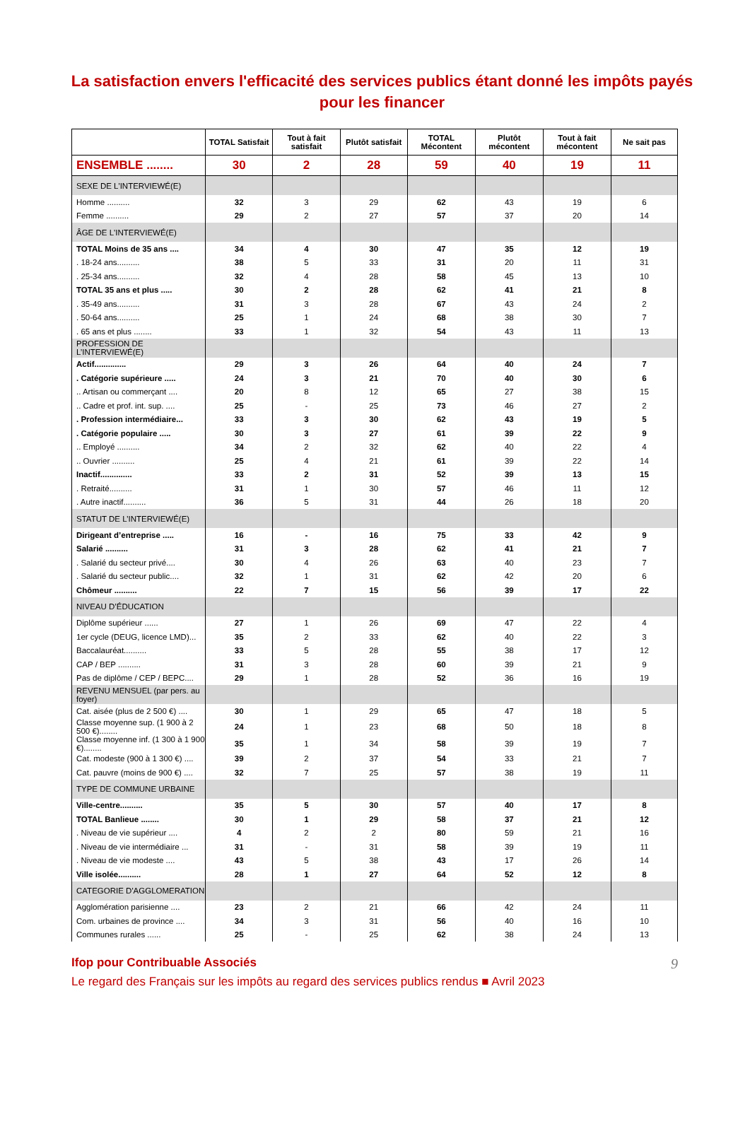La satisfaction envers l'efficacité des services publics étant donné les impôts payés pour les financer
| | TOTAL Satisfait | Tout à fait satisfait | Plutôt satisfait | TOTAL Mécontent | Plutôt mécontent | Tout à fait mécontent | Ne sait pas |
| --- | --- | --- | --- | --- | --- | --- | --- |
| ENSEMBLE ........ | 30 | 2 | 28 | 59 | 40 | 19 | 11 |
| SEXE DE L'INTERVIEWÉ(E) | | | | | | | |
| Homme .......... | 32 | 3 | 29 | 62 | 43 | 19 | 6 |
| Femme .......... | 29 | 2 | 27 | 57 | 37 | 20 | 14 |
| ÂGE DE L'INTERVIEWÉ(E) | | | | | | | |
| TOTAL Moins de 35 ans .... | 34 | 4 | 30 | 47 | 35 | 12 | 19 |
| . 18-24 ans.......... | 38 | 5 | 33 | 31 | 20 | 11 | 31 |
| . 25-34 ans.......... | 32 | 4 | 28 | 58 | 45 | 13 | 10 |
| TOTAL 35 ans et plus ..... | 30 | 2 | 28 | 62 | 41 | 21 | 8 |
| . 35-49 ans.......... | 31 | 3 | 28 | 67 | 43 | 24 | 2 |
| . 50-64 ans.......... | 25 | 1 | 24 | 68 | 38 | 30 | 7 |
| . 65 ans et plus ........ | 33 | 1 | 32 | 54 | 43 | 11 | 13 |
| PROFESSION DE L’INTERVIEWÉ(E) | | | | | | | |
| Actif.............. | 29 | 3 | 26 | 64 | 40 | 24 | 7 |
| . Catégorie supérieure ..... | 24 | 3 | 21 | 70 | 40 | 30 | 6 |
| .. Artisan ou commerçant .... | 20 | 8 | 12 | 65 | 27 | 38 | 15 |
| .. Cadre et prof. int. sup. .... | 25 | - | 25 | 73 | 46 | 27 | 2 |
| . Profession intermédiaire... | 33 | 3 | 30 | 62 | 43 | 19 | 5 |
| . Catégorie populaire ..... | 30 | 3 | 27 | 61 | 39 | 22 | 9 |
| .. Employé .......... | 34 | 2 | 32 | 62 | 40 | 22 | 4 |
| .. Ouvrier .......... | 25 | 4 | 21 | 61 | 39 | 22 | 14 |
| Inactif.............. | 33 | 2 | 31 | 52 | 39 | 13 | 15 |
| . Retraité.......... | 31 | 1 | 30 | 57 | 46 | 11 | 12 |
| . Autre inactif.......... | 36 | 5 | 31 | 44 | 26 | 18 | 20 |
| STATUT DE L’INTERVIEWÉ(E) | | | | | | | |
| Dirigeant d’entreprise ..... | 16 | - | 16 | 75 | 33 | 42 | 9 |
| Salarié .......... | 31 | 3 | 28 | 62 | 41 | 21 | 7 |
| . Salarié du secteur privé.... | 30 | 4 | 26 | 63 | 40 | 23 | 7 |
| . Salarié du secteur public.... | 32 | 1 | 31 | 62 | 42 | 20 | 6 |
| Chômeur .......... | 22 | 7 | 15 | 56 | 39 | 17 | 22 |
| NIVEAU D’ÉDUCATION | | | | | | | |
| Diplôme supérieur ...... | 27 | 1 | 26 | 69 | 47 | 22 | 4 |
| 1er cycle (DEUG, licence LMD)... | 35 | 2 | 33 | 62 | 40 | 22 | 3 |
| Baccalauréat.......... | 33 | 5 | 28 | 55 | 38 | 17 | 12 |
| CAP / BEP .......... | 31 | 3 | 28 | 60 | 39 | 21 | 9 |
| Pas de diplôme / CEP / BEPC.... | 29 | 1 | 28 | 52 | 36 | 16 | 19 |
| REVENU MENSUEL (par pers. au foyer) | | | | | | | |
| Cat. aisée (plus de 2 500 €) .... | 30 | 1 | 29 | 65 | 47 | 18 | 5 |
| Classe moyenne sup. (1 900 à 2 500 €)........ | 24 | 1 | 23 | 68 | 50 | 18 | 8 |
| Classe moyenne inf. (1 300 à 1 900 €)........ | 35 | 1 | 34 | 58 | 39 | 19 | 7 |
| Cat. modeste (900 à 1 300 €) .... | 39 | 2 | 37 | 54 | 33 | 21 | 7 |
| Cat. pauvre (moins de 900 €) .... | 32 | 7 | 25 | 57 | 38 | 19 | 11 |
| TYPE DE COMMUNE URBAINE | | | | | | | |
| Ville-centre.......... | 35 | 5 | 30 | 57 | 40 | 17 | 8 |
| TOTAL Banlieue ........ | 30 | 1 | 29 | 58 | 37 | 21 | 12 |
| . Niveau de vie supérieur .... | 4 | 2 | 2 | 80 | 59 | 21 | 16 |
| . Niveau de vie intermédiaire ... | 31 | - | 31 | 58 | 39 | 19 | 11 |
| . Niveau de vie modeste .... | 43 | 5 | 38 | 43 | 17 | 26 | 14 |
| Ville isolée.......... | 28 | 1 | 27 | 64 | 52 | 12 | 8 |
| CATEGORIE D'AGGLOMERATION | | | | | | | |
| Agglomération parisienne .... | 23 | 2 | 21 | 66 | 42 | 24 | 11 |
| Com. urbaines de province .... | 34 | 3 | 31 | 56 | 40 | 16 | 10 |
| Communes rurales ...... | 25 | - | 25 | 62 | 38 | 24 | 13 |
9 Ifop pour Contribuable Associés
Le regard des Français sur les impôts au regard des services publics rendus ■ Avril 2023